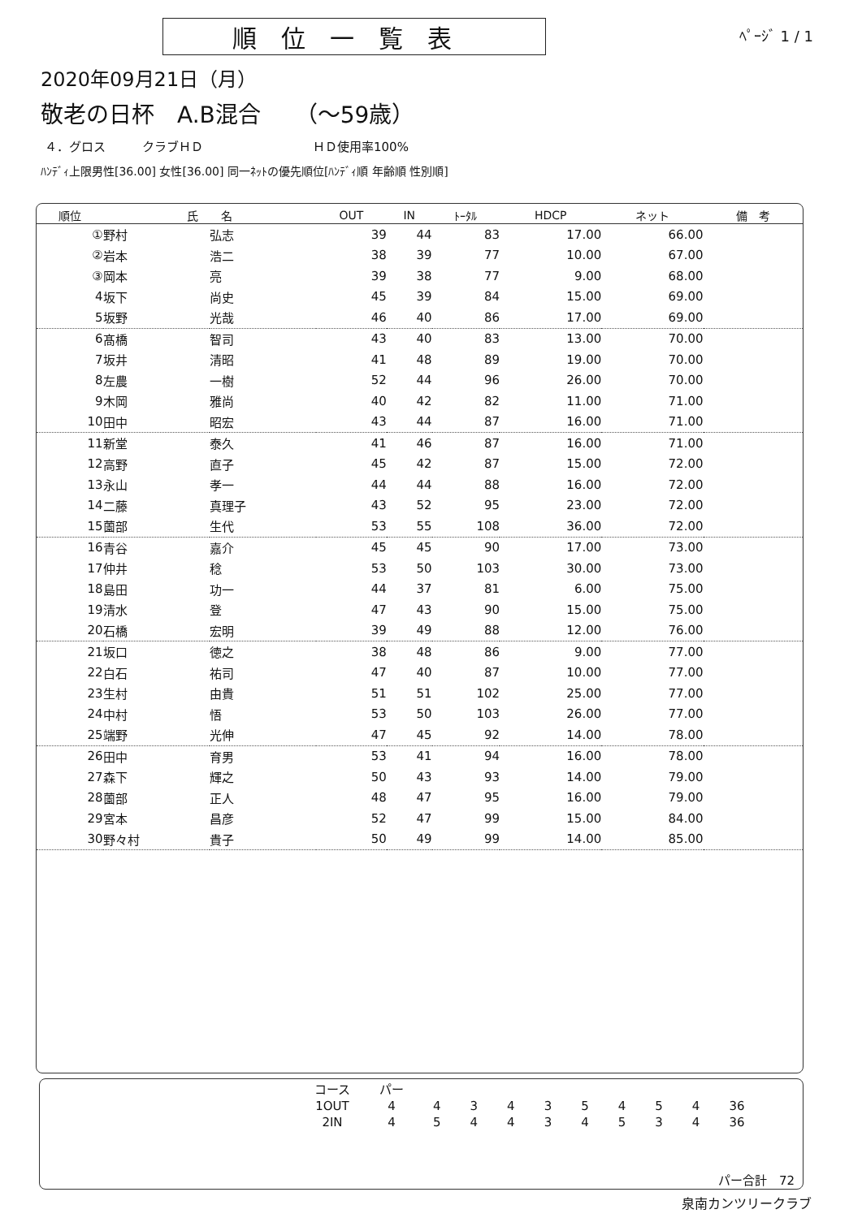順位一覧表
ﾍﾟｰｼﾞ 1 / 1
2020年09月21日（月）
敬老の日杯　A.B混合　　（～59歳）
４．グロス　　　クラブＨＤ　　　　　　　　　ＨＤ使用率100%
ﾊﾝﾃﾞｨ上限男性[36.00] 女性[36.00] 同一ﾈｯﾄの優先順位[ﾊﾝﾃﾞｨ順 年齢順 性別順]
| 順位 | 氏 名 | | OUT | IN | ﾄｰﾀﾙ | HDCP | ネット | 備 考 |
| --- | --- | --- | --- | --- | --- | --- | --- | --- |
| ① | 野村 | 弘志 | 39 | 44 | 83 | 17.00 | 66.00 | |
| ② | 岩本 | 浩二 | 38 | 39 | 77 | 10.00 | 67.00 | |
| ③ | 岡本 | 亮 | 39 | 38 | 77 | 9.00 | 68.00 | |
| 4 | 坂下 | 尚史 | 45 | 39 | 84 | 15.00 | 69.00 | |
| 5 | 坂野 | 光哉 | 46 | 40 | 86 | 17.00 | 69.00 | |
| 6 | 髙橋 | 智司 | 43 | 40 | 83 | 13.00 | 70.00 | |
| 7 | 坂井 | 清昭 | 41 | 48 | 89 | 19.00 | 70.00 | |
| 8 | 左農 | 一樹 | 52 | 44 | 96 | 26.00 | 70.00 | |
| 9 | 木岡 | 雅尚 | 40 | 42 | 82 | 11.00 | 71.00 | |
| 10 | 田中 | 昭宏 | 43 | 44 | 87 | 16.00 | 71.00 | |
| 11 | 新堂 | 泰久 | 41 | 46 | 87 | 16.00 | 71.00 | |
| 12 | 高野 | 直子 | 45 | 42 | 87 | 15.00 | 72.00 | |
| 13 | 永山 | 孝一 | 44 | 44 | 88 | 16.00 | 72.00 | |
| 14 | 二藤 | 真理子 | 43 | 52 | 95 | 23.00 | 72.00 | |
| 15 | 薗部 | 生代 | 53 | 55 | 108 | 36.00 | 72.00 | |
| 16 | 青谷 | 嘉介 | 45 | 45 | 90 | 17.00 | 73.00 | |
| 17 | 仲井 | 稔 | 53 | 50 | 103 | 30.00 | 73.00 | |
| 18 | 島田 | 功一 | 44 | 37 | 81 | 6.00 | 75.00 | |
| 19 | 清水 | 登 | 47 | 43 | 90 | 15.00 | 75.00 | |
| 20 | 石橋 | 宏明 | 39 | 49 | 88 | 12.00 | 76.00 | |
| 21 | 坂口 | 徳之 | 38 | 48 | 86 | 9.00 | 77.00 | |
| 22 | 白石 | 祐司 | 47 | 40 | 87 | 10.00 | 77.00 | |
| 23 | 生村 | 由貴 | 51 | 51 | 102 | 25.00 | 77.00 | |
| 24 | 中村 | 悟 | 53 | 50 | 103 | 26.00 | 77.00 | |
| 25 | 端野 | 光伸 | 47 | 45 | 92 | 14.00 | 78.00 | |
| 26 | 田中 | 育男 | 53 | 41 | 94 | 16.00 | 78.00 | |
| 27 | 森下 | 輝之 | 50 | 43 | 93 | 14.00 | 79.00 | |
| 28 | 薗部 | 正人 | 48 | 47 | 95 | 16.00 | 79.00 | |
| 29 | 宮本 | 昌彦 | 52 | 47 | 99 | 15.00 | 84.00 | |
| 30 | 野々村 | 貴子 | 50 | 49 | 99 | 14.00 | 85.00 | |
| コース | パー | | | | | | | | | |
| 1OUT | 4 | 4 | 3 | 4 | 3 | 5 | 4 | 5 | 4 | 36 |
| 2IN | 4 | 5 | 4 | 4 | 3 | 4 | 5 | 3 | 4 | 36 |
パー合計　72
泉南カンツリークラブ